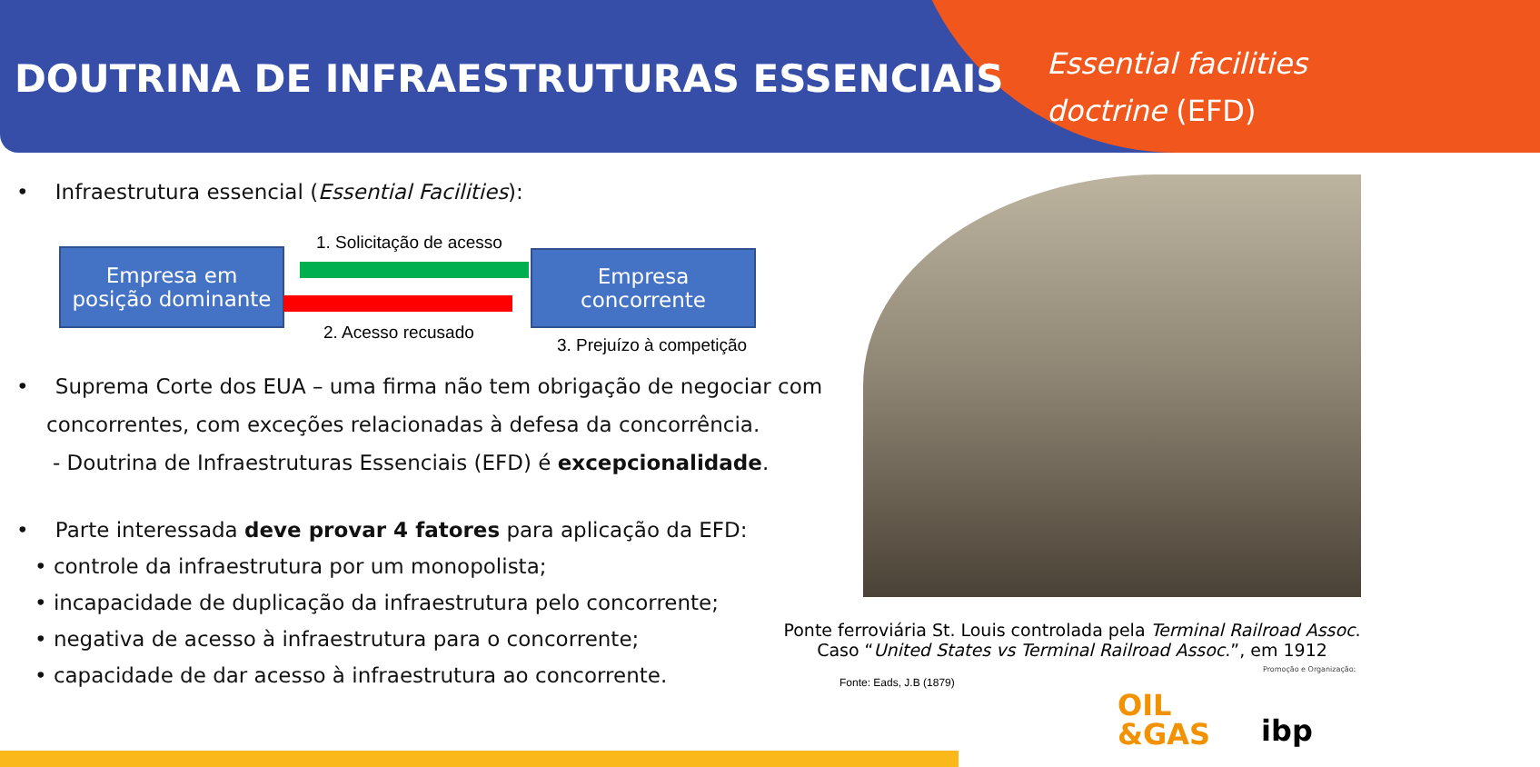DOUTRINA DE INFRAESTRUTURAS ESSENCIAIS
Essential facilities
doctrine (EFD)
• Infraestrutura essencial (Essential Facilities):
• Suprema Corte dos EUA – uma firma não tem obrigação de negociar com concorrentes, com exceções relacionadas à defesa da concorrência.
- Doutrina de Infraestruturas Essenciais (EFD) é excepcionalidade.
• Parte interessada deve provar 4 fatores para aplicação da EFD:
• controle da infraestrutura por um monopolista;
• incapacidade de duplicação da infraestrutura pelo concorrente;
• negativa de acesso à infraestrutura para o concorrente;
• capacidade de dar acesso à infraestrutura ao concorrente.
Empresa em
posição dominante
Empresa
concorrente
1. Solicitação de acesso
2. Acesso recusado
3. Prejuízo à competição
Ponte ferroviária St. Louis controlada pela Terminal Railroad Assoc.
Caso “United States vs Terminal Railroad Assoc.”, em 1912
Promoção e Organização:
Fonte: Eads, J.B (1879)
OIL
&GAS
ibp